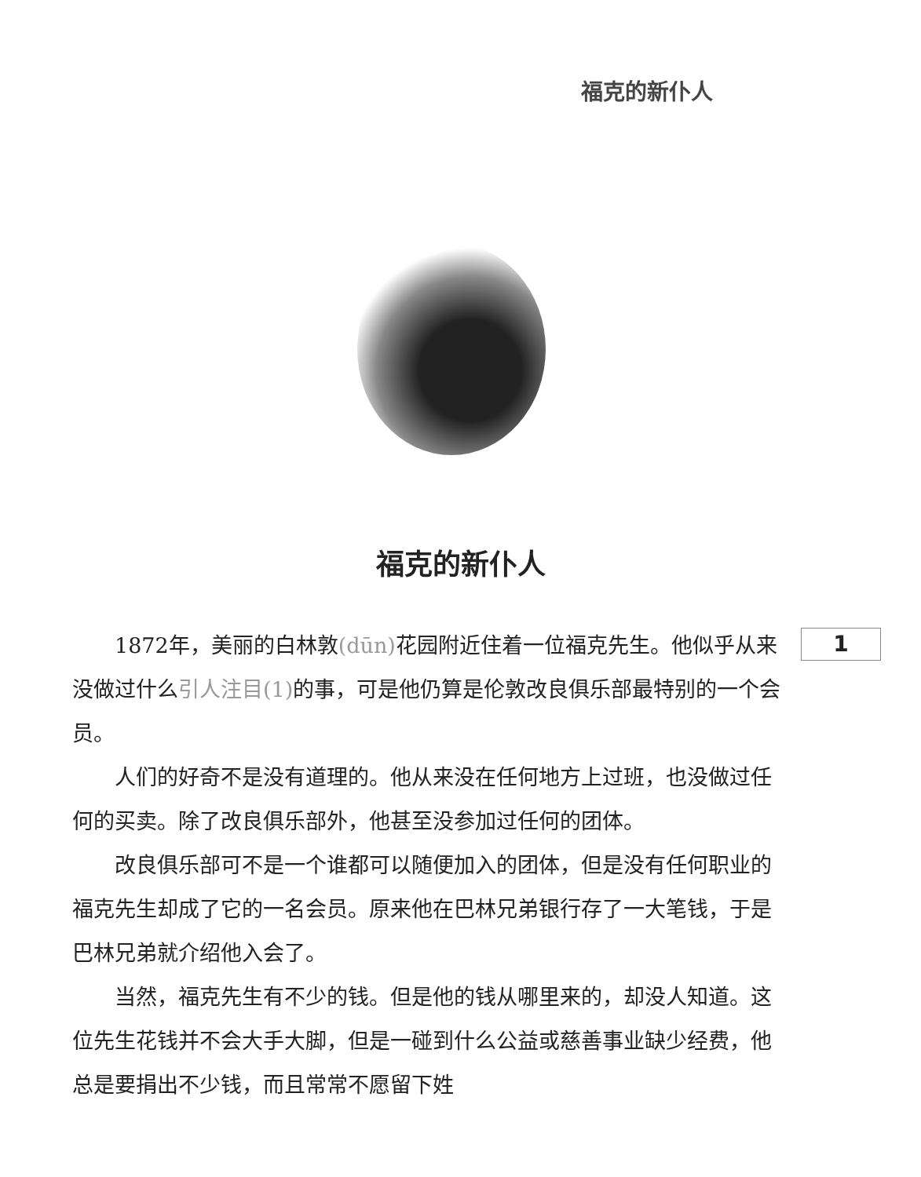福克的新仆人
福克的新仆人
1
1872年，美丽的白林敦(dūn) 花园附近住着一位福克先生。他似乎从来没做过什么引人注目(1) 的事，可是他仍算是伦敦改良俱乐部最特别的一个会员。
人们的好奇不是没有道理的。他从来没在任何地方上过班，也没做过任何的买卖。除了改良俱乐部外，他甚至没参加过任何的团体。
改良俱乐部可不是一个谁都可以随便加入的团体，但是没有任何职业的福克先生却成了它的一名会员。原来他在巴林兄弟银行存了一大笔钱，于是巴林兄弟就介绍他入会了。
当然，福克先生有不少的钱。但是他的钱从哪里来的，却没人知道。这位先生花钱并不会大手大脚，但是一碰到什么公益或慈善事业缺少经费，他总是要捐出不少钱，而且常常不愿留下姓